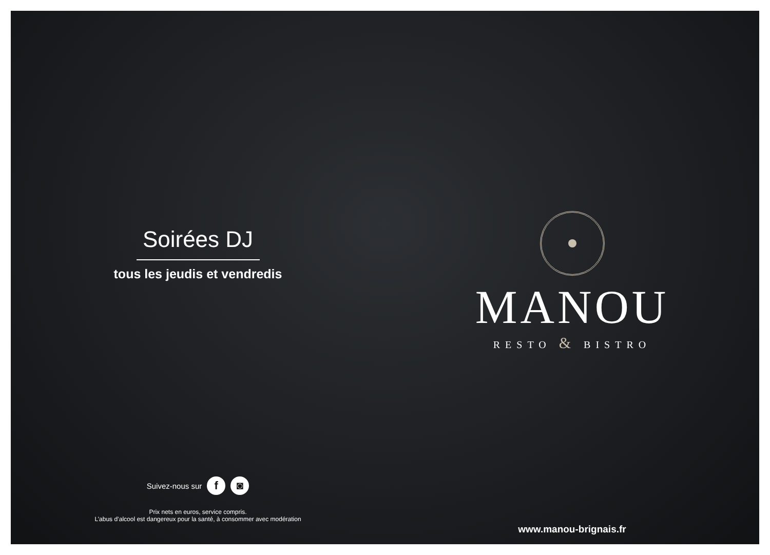Soirées DJ
tous les jeudis et vendredis
Suivez-nous sur f ◙
Prix nets en euros, service compris.
L’abus d’alcool est dangereux pour la santé, à consommer avec modération
MANOU
RESTO & BISTRO
www.manou-brignais.fr